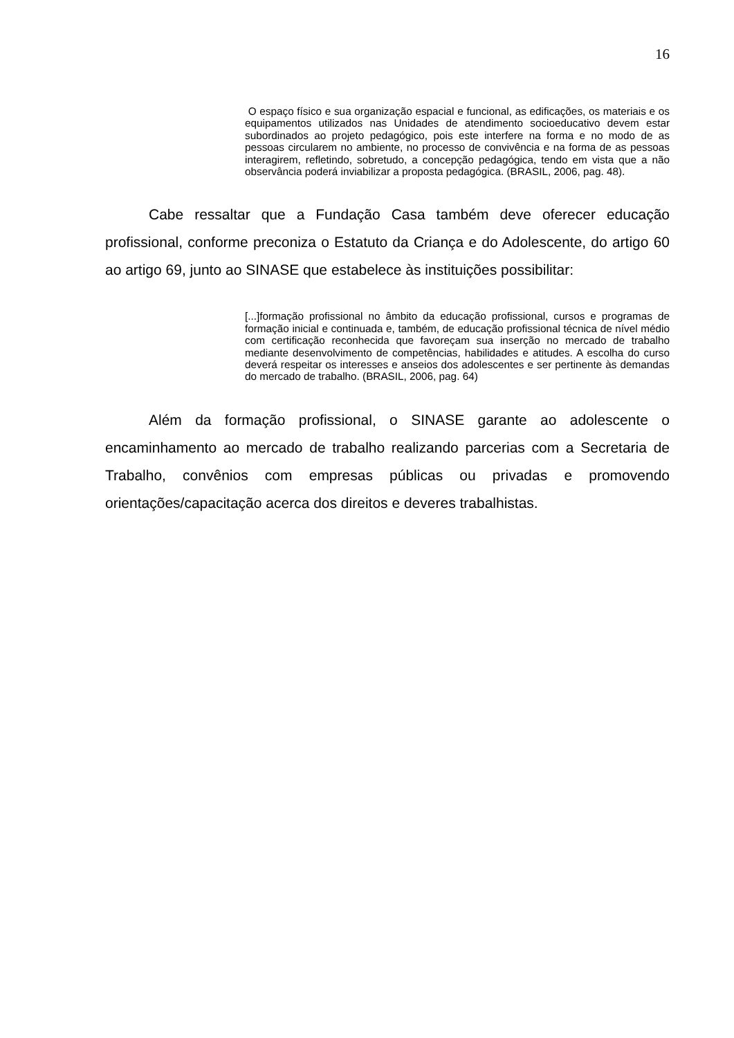16
O espaço físico e sua organização espacial e funcional, as edificações, os materiais e os equipamentos utilizados nas Unidades de atendimento socioeducativo devem estar subordinados ao projeto pedagógico, pois este interfere na forma e no modo de as pessoas circularem no ambiente, no processo de convivência e na forma de as pessoas interagirem, refletindo, sobretudo, a concepção pedagógica, tendo em vista que a não observância poderá inviabilizar a proposta pedagógica. (BRASIL, 2006, pag. 48).
Cabe ressaltar que a Fundação Casa também deve oferecer educação profissional, conforme preconiza o Estatuto da Criança e do Adolescente, do artigo 60 ao artigo 69, junto ao SINASE que estabelece às instituições possibilitar:
[...]formação profissional no âmbito da educação profissional, cursos e programas de formação inicial e continuada e, também, de educação profissional técnica de nível médio com certificação reconhecida que favoreçam sua inserção no mercado de trabalho mediante desenvolvimento de competências, habilidades e atitudes. A escolha do curso deverá respeitar os interesses e anseios dos adolescentes e ser pertinente às demandas do mercado de trabalho. (BRASIL, 2006, pag. 64)
Além da formação profissional, o SINASE garante ao adolescente o encaminhamento ao mercado de trabalho realizando parcerias com a Secretaria de Trabalho, convênios com empresas públicas ou privadas e promovendo orientações/capacitação acerca dos direitos e deveres trabalhistas.